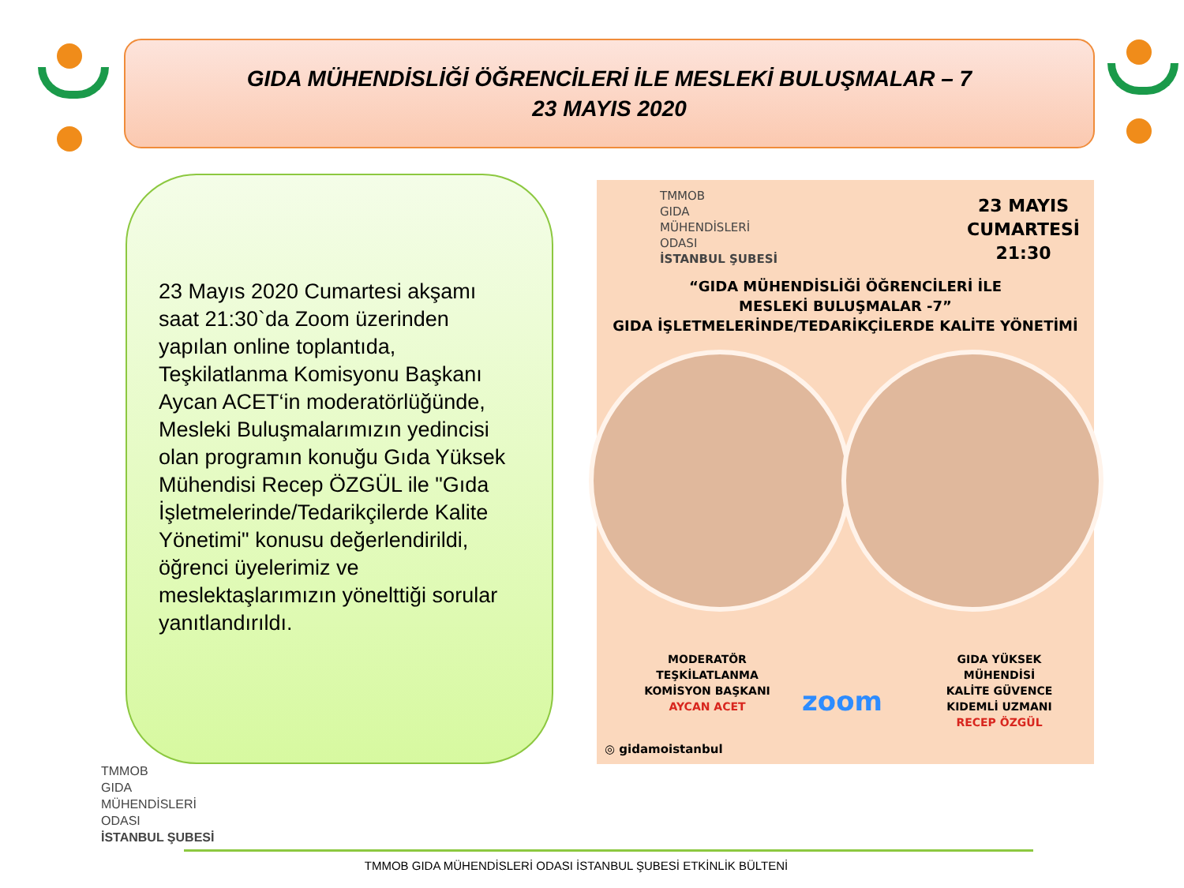GIDA MÜHENDİSLİĞİ ÖĞRENCİLERİ İLE MESLEKİ BULUŞMALAR – 7
23 MAYIS 2020
23 Mayıs 2020 Cumartesi akşamı saat 21:30`da Zoom üzerinden yapılan online toplantıda, Teşkilatlanma Komisyonu Başkanı Aycan ACET‘in moderatörlüğünde, Mesleki Buluşmalarımızın yedincisi olan programın konuğu Gıda Yüksek Mühendisi Recep ÖZGÜL ile "Gıda İşletmelerinde/Tedarikçilerde Kalite Yönetimi" konusu değerlendirildi, öğrenci üyelerimiz ve meslektaşlarımızın yönelttiği sorular yanıtlandırıldı.
TMMOB
GIDA
MÜHENDİSLERİ
ODASI
İSTANBUL ŞUBESİ
23 MAYIS
CUMARTESİ
21:30
“GIDA MÜHENDİSLİĞİ ÖĞRENCİLERİ İLE
MESLEKİ BULUŞMALAR -7”
GIDA İŞLETMELERİNDE/TEDARİKÇİLERDE KALİTE YÖNETİMİ
MODERATÖR
TEŞKİLATLANMA
KOMİSYON BAŞKANI
AYCAN ACET
zoom
GIDA YÜKSEK MÜHENDİSİ
KALİTE GÜVENCE
KIDEMLİ UZMANI
RECEP ÖZGÜL
◎ gidamoistanbul
TMMOB
GIDA
MÜHENDİSLERİ
ODASI
İSTANBUL ŞUBESİ
TMMOB GIDA MÜHENDİSLERİ ODASI İSTANBUL ŞUBESİ ETKİNLİK BÜLTENİ